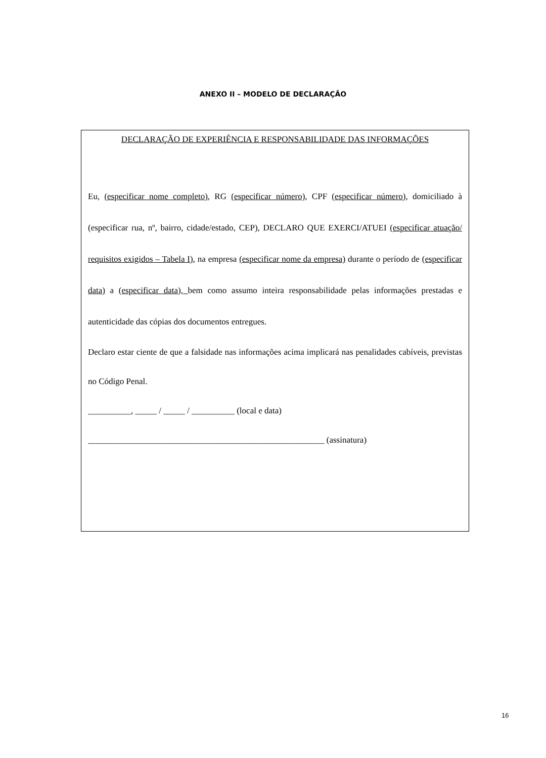ANEXO II – MODELO DE DECLARAÇÃO
DECLARAÇÃO DE EXPERIÊNCIA E RESPONSABILIDADE DAS INFORMAÇÕES
Eu, (especificar nome completo), RG (especificar número), CPF (especificar número), domiciliado à (especificar rua, nº, bairro, cidade/estado, CEP), DECLARO QUE EXERCI/ATUEI (especificar atuação/ requisitos exigidos – Tabela I), na empresa (especificar nome da empresa) durante o período de (especificar data) a (especificar data), bem como assumo inteira responsabilidade pelas informações prestadas e autenticidade das cópias dos documentos entregues.
Declaro estar ciente de que a falsidade nas informações acima implicará nas penalidades cabíveis, previstas no Código Penal.
__________, _____ / _____ / __________ (local e data)
_______________________________________________________ (assinatura)
16